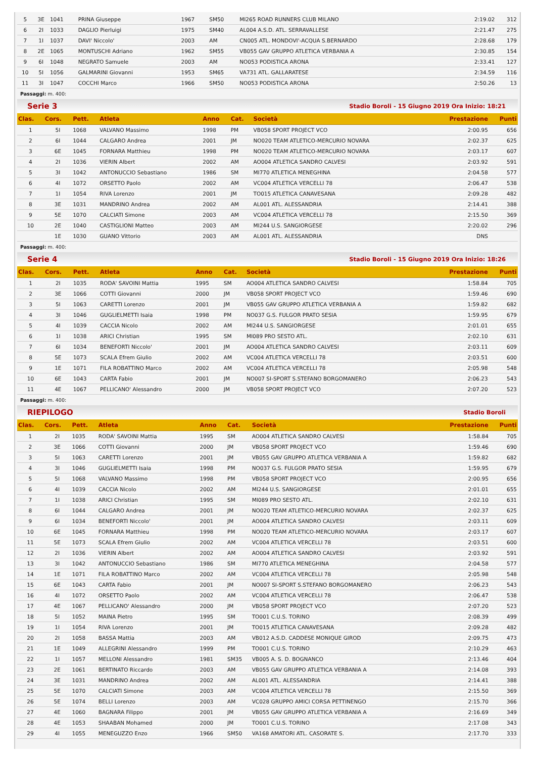| 5 | 3E | 1041 | PRINA Giuseppe | 1967 | SM50 | MI265 ROAD RUNNERS CLUB MILANO | 2:19.02 | 312 |
| 6 | 2I | 1033 | DAGLIO Pierluigi | 1975 | SM40 | AL004 A.S.D. ATL. SERRAVALLESE | 2:21.47 | 275 |
| 7 | 1I | 1037 | DAVI' Niccolo' | 2003 | AM | CN005 ATL. MONDOVI'-ACQUA S.BERNARDO | 2:28.68 | 179 |
| 8 | 2E | 1065 | MONTUSCHI Adriano | 1962 | SM55 | VB055 GAV GRUPPO ATLETICA VERBANIA A | 2:30.85 | 154 |
| 9 | 6I | 1048 | NEGRATO Samuele | 2003 | AM | NO053 PODISTICA ARONA | 2:33.41 | 127 |
| 10 | 5I | 1056 | GALMARINI Giovanni | 1953 | SM65 | VA731 ATL. GALLARATESE | 2:34.59 | 116 |
| 11 | 3I | 1047 | COCCHI Marco | 1966 | SM50 | NO053 PODISTICA ARONA | 2:50.26 | 13 |
Passaggi: m. 400:
Serie 3 Stadio Boroli - 15 Giugno 2019 Ora Inizio: 18:21
| Clas. | Cors. | Pett. | Atleta | Anno | Cat. | Società | Prestazione | Punti |
| --- | --- | --- | --- | --- | --- | --- | --- | --- |
| 1 | 5I | 1068 | VALVANO Massimo | 1998 | PM | VB058 SPORT PROJECT VCO | 2:00.95 | 656 |
| 2 | 6I | 1044 | CALGARO Andrea | 2001 | JM | NO020 TEAM ATLETICO-MERCURIO NOVARA | 2:02.37 | 625 |
| 3 | 6E | 1045 | FORNARA Matthieu | 1998 | PM | NO020 TEAM ATLETICO-MERCURIO NOVARA | 2:03.17 | 607 |
| 4 | 2I | 1036 | VIERIN Albert | 2002 | AM | AO004 ATLETICA SANDRO CALVESI | 2:03.92 | 591 |
| 5 | 3I | 1042 | ANTONUCCIO Sebastiano | 1986 | SM | MI770 ATLETICA MENEGHINA | 2:04.58 | 577 |
| 6 | 4I | 1072 | ORSETTO Paolo | 2002 | AM | VC004 ATLETICA VERCELLI 78 | 2:06.47 | 538 |
| 7 | 1I | 1054 | RIVA Lorenzo | 2001 | JM | TO015 ATLETICA CANAVESANA | 2:09.28 | 482 |
| 8 | 3E | 1031 | MANDRINO Andrea | 2002 | AM | AL001 ATL. ALESSANDRIA | 2:14.41 | 388 |
| 9 | 5E | 1070 | CALCIATI Simone | 2003 | AM | VC004 ATLETICA VERCELLI 78 | 2:15.50 | 369 |
| 10 | 2E | 1040 | CASTIGLIONI Matteo | 2003 | AM | MI244 U.S. SANGIORGESE | 2:20.02 | 296 |
| | 1E | 1030 | GUANO Vittorio | 2003 | AM | AL001 ATL. ALESSANDRIA | DNS | |
Passaggi: m. 400:
Serie 4 Stadio Boroli - 15 Giugno 2019 Ora Inizio: 18:26
| Clas. | Cors. | Pett. | Atleta | Anno | Cat. | Società | Prestazione | Punti |
| --- | --- | --- | --- | --- | --- | --- | --- | --- |
| 1 | 2I | 1035 | RODA' SAVOINI Mattia | 1995 | SM | AO004 ATLETICA SANDRO CALVESI | 1:58.84 | 705 |
| 2 | 3E | 1066 | COTTI Giovanni | 2000 | JM | VB058 SPORT PROJECT VCO | 1:59.46 | 690 |
| 3 | 5I | 1063 | CARETTI Lorenzo | 2001 | JM | VB055 GAV GRUPPO ATLETICA VERBANIA A | 1:59.82 | 682 |
| 4 | 3I | 1046 | GUGLIELMETTI Isaia | 1998 | PM | NO037 G.S. FULGOR PRATO SESIA | 1:59.95 | 679 |
| 5 | 4I | 1039 | CACCIA Nicolo | 2002 | AM | MI244 U.S. SANGIORGESE | 2:01.01 | 655 |
| 6 | 1I | 1038 | ARICI Christian | 1995 | SM | MI089 PRO SESTO ATL. | 2:02.10 | 631 |
| 7 | 6I | 1034 | BENEFORTI Niccolo' | 2001 | JM | AO004 ATLETICA SANDRO CALVESI | 2:03.11 | 609 |
| 8 | 5E | 1073 | SCALA Efrem Giulio | 2002 | AM | VC004 ATLETICA VERCELLI 78 | 2:03.51 | 600 |
| 9 | 1E | 1071 | FILA ROBATTINO Marco | 2002 | AM | VC004 ATLETICA VERCELLI 78 | 2:05.98 | 548 |
| 10 | 6E | 1043 | CARTA Fabio | 2001 | JM | NO007 SI-SPORT S.STEFANO BORGOMANERO | 2:06.23 | 543 |
| 11 | 4E | 1067 | PELLICANO' Alessandro | 2000 | JM | VB058 SPORT PROJECT VCO | 2:07.20 | 523 |
Passaggi: m. 400:
RIEPILOGO Stadio Boroli
| Clas. | Cors. | Pett. | Atleta | Anno | Cat. | Società | Prestazione | Punti |
| --- | --- | --- | --- | --- | --- | --- | --- | --- |
| 1 | 2I | 1035 | RODA' SAVOINI Mattia | 1995 | SM | AO004 ATLETICA SANDRO CALVESI | 1:58.84 | 705 |
| 2 | 3E | 1066 | COTTI Giovanni | 2000 | JM | VB058 SPORT PROJECT VCO | 1:59.46 | 690 |
| 3 | 5I | 1063 | CARETTI Lorenzo | 2001 | JM | VB055 GAV GRUPPO ATLETICA VERBANIA A | 1:59.82 | 682 |
| 4 | 3I | 1046 | GUGLIELMETTI Isaia | 1998 | PM | NO037 G.S. FULGOR PRATO SESIA | 1:59.95 | 679 |
| 5 | 5I | 1068 | VALVANO Massimo | 1998 | PM | VB058 SPORT PROJECT VCO | 2:00.95 | 656 |
| 6 | 4I | 1039 | CACCIA Nicolo | 2002 | AM | MI244 U.S. SANGIORGESE | 2:01.01 | 655 |
| 7 | 1I | 1038 | ARICI Christian | 1995 | SM | MI089 PRO SESTO ATL. | 2:02.10 | 631 |
| 8 | 6I | 1044 | CALGARO Andrea | 2001 | JM | NO020 TEAM ATLETICO-MERCURIO NOVARA | 2:02.37 | 625 |
| 9 | 6I | 1034 | BENEFORTI Niccolo' | 2001 | JM | AO004 ATLETICA SANDRO CALVESI | 2:03.11 | 609 |
| 10 | 6E | 1045 | FORNARA Matthieu | 1998 | PM | NO020 TEAM ATLETICO-MERCURIO NOVARA | 2:03.17 | 607 |
| 11 | 5E | 1073 | SCALA Efrem Giulio | 2002 | AM | VC004 ATLETICA VERCELLI 78 | 2:03.51 | 600 |
| 12 | 2I | 1036 | VIERIN Albert | 2002 | AM | AO004 ATLETICA SANDRO CALVESI | 2:03.92 | 591 |
| 13 | 3I | 1042 | ANTONUCCIO Sebastiano | 1986 | SM | MI770 ATLETICA MENEGHINA | 2:04.58 | 577 |
| 14 | 1E | 1071 | FILA ROBATTINO Marco | 2002 | AM | VC004 ATLETICA VERCELLI 78 | 2:05.98 | 548 |
| 15 | 6E | 1043 | CARTA Fabio | 2001 | JM | NO007 SI-SPORT S.STEFANO BORGOMANERO | 2:06.23 | 543 |
| 16 | 4I | 1072 | ORSETTO Paolo | 2002 | AM | VC004 ATLETICA VERCELLI 78 | 2:06.47 | 538 |
| 17 | 4E | 1067 | PELLICANO' Alessandro | 2000 | JM | VB058 SPORT PROJECT VCO | 2:07.20 | 523 |
| 18 | 5I | 1052 | MAINA Pietro | 1995 | SM | TO001 C.U.S. TORINO | 2:08.39 | 499 |
| 19 | 1I | 1054 | RIVA Lorenzo | 2001 | JM | TO015 ATLETICA CANAVESANA | 2:09.28 | 482 |
| 20 | 2I | 1058 | BASSA Mattia | 2003 | AM | VB012 A.S.D. CADDESE MONIQUE GIROD | 2:09.75 | 473 |
| 21 | 1E | 1049 | ALLEGRINI Alessandro | 1999 | PM | TO001 C.U.S. TORINO | 2:10.29 | 463 |
| 22 | 1I | 1057 | MELLONI Alessandro | 1981 | SM35 | VB005 A. S. D. BOGNANCO | 2:13.46 | 404 |
| 23 | 2E | 1061 | BERTINATO Riccardo | 2003 | AM | VB055 GAV GRUPPO ATLETICA VERBANIA A | 2:14.08 | 393 |
| 24 | 3E | 1031 | MANDRINO Andrea | 2002 | AM | AL001 ATL. ALESSANDRIA | 2:14.41 | 388 |
| 25 | 5E | 1070 | CALCIATI Simone | 2003 | AM | VC004 ATLETICA VERCELLI 78 | 2:15.50 | 369 |
| 26 | 5E | 1074 | BELLI Lorenzo | 2003 | AM | VC028 GRUPPO AMICI CORSA PETTINENGO | 2:15.70 | 366 |
| 27 | 4E | 1060 | BAGNARA Filippo | 2001 | JM | VB055 GAV GRUPPO ATLETICA VERBANIA A | 2:16.69 | 349 |
| 28 | 4E | 1053 | SHAABAN Mohamed | 2000 | JM | TO001 C.U.S. TORINO | 2:17.08 | 343 |
| 29 | 4I | 1055 | MENEGUZZO Enzo | 1966 | SM50 | VA168 AMATORI ATL. CASORATE S. | 2:17.70 | 333 |